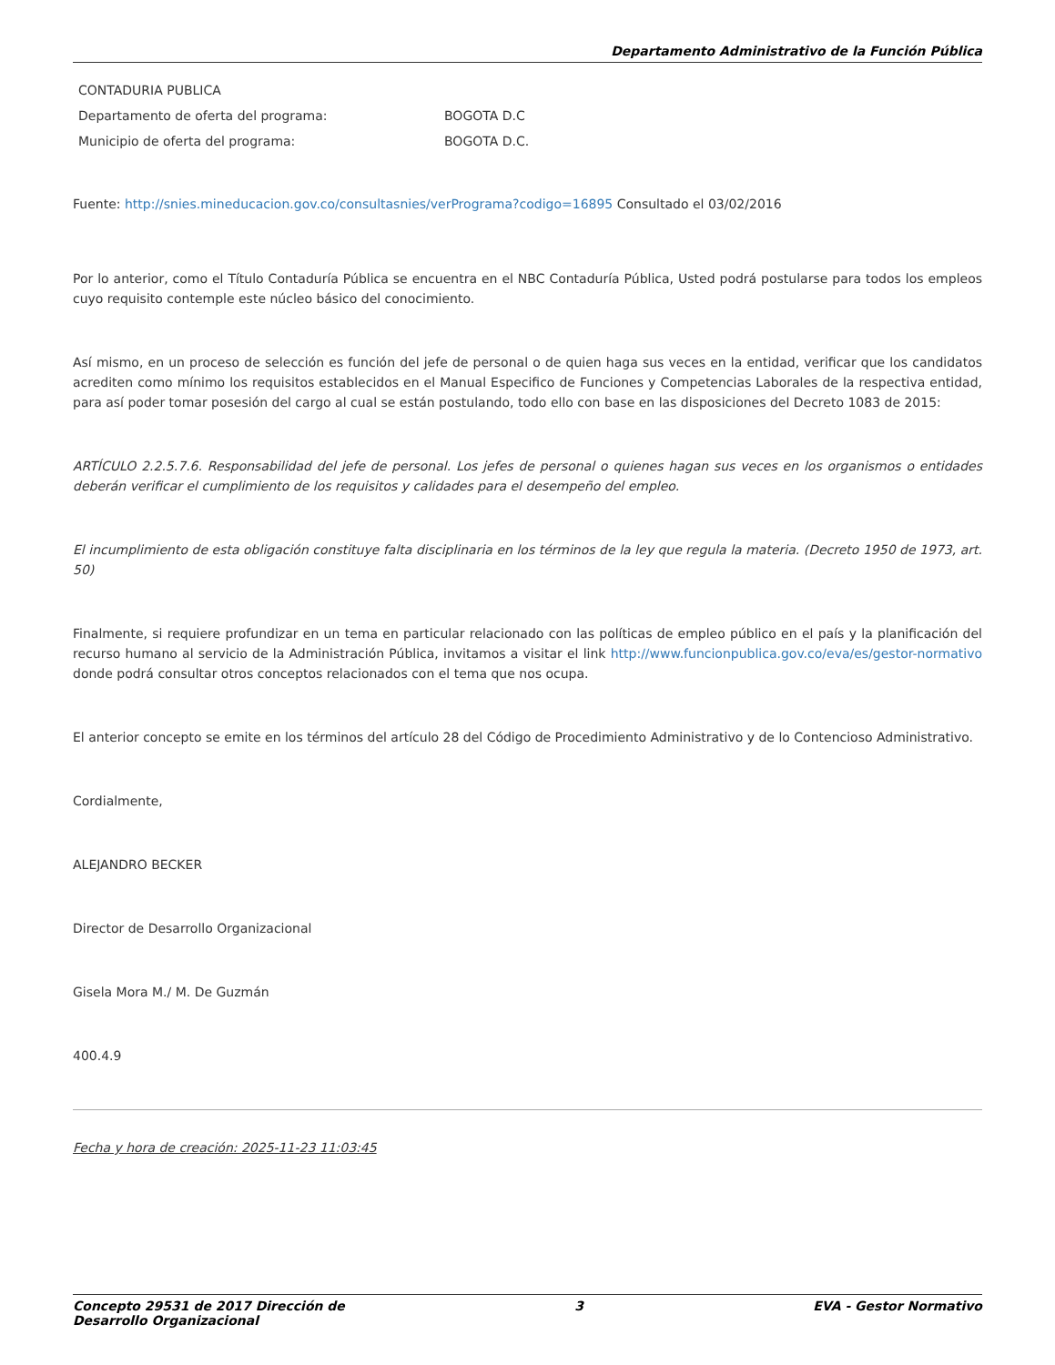Departamento Administrativo de la Función Pública
| CONTADURIA PUBLICA | |
| Departamento de oferta del programa: | BOGOTA D.C |
| Municipio de oferta del programa: | BOGOTA D.C. |
Fuente: http://snies.mineducacion.gov.co/consultasnies/verPrograma?codigo=16895 Consultado el 03/02/2016
Por lo anterior, como el Título Contaduría Pública se encuentra en el NBC Contaduría Pública, Usted podrá postularse para todos los empleos cuyo requisito contemple este núcleo básico del conocimiento.
Así mismo, en un proceso de selección es función del jefe de personal o de quien haga sus veces en la entidad, verificar que los candidatos acrediten como mínimo los requisitos establecidos en el Manual Especifico de Funciones y Competencias Laborales de la respectiva entidad, para así poder tomar posesión del cargo al cual se están postulando, todo ello con base en las disposiciones del Decreto 1083 de 2015:
ARTÍCULO 2.2.5.7.6. Responsabilidad del jefe de personal. Los jefes de personal o quienes hagan sus veces en los organismos o entidades deberán verificar el cumplimiento de los requisitos y calidades para el desempeño del empleo.
El incumplimiento de esta obligación constituye falta disciplinaria en los términos de la ley que regula la materia. (Decreto 1950 de 1973, art. 50)
Finalmente, si requiere profundizar en un tema en particular relacionado con las políticas de empleo público en el país y la planificación del recurso humano al servicio de la Administración Pública, invitamos a visitar el link http://www.funcionpublica.gov.co/eva/es/gestor-normativo donde podrá consultar otros conceptos relacionados con el tema que nos ocupa.
El anterior concepto se emite en los términos del artículo 28 del Código de Procedimiento Administrativo y de lo Contencioso Administrativo.
Cordialmente,
ALEJANDRO BECKER
Director de Desarrollo Organizacional
Gisela Mora M./ M. De Guzmán
400.4.9
Fecha y hora de creación: 2025-11-23 11:03:45
Concepto 29531 de 2017 Dirección de
Desarrollo Organizacional 3 EVA - Gestor Normativo